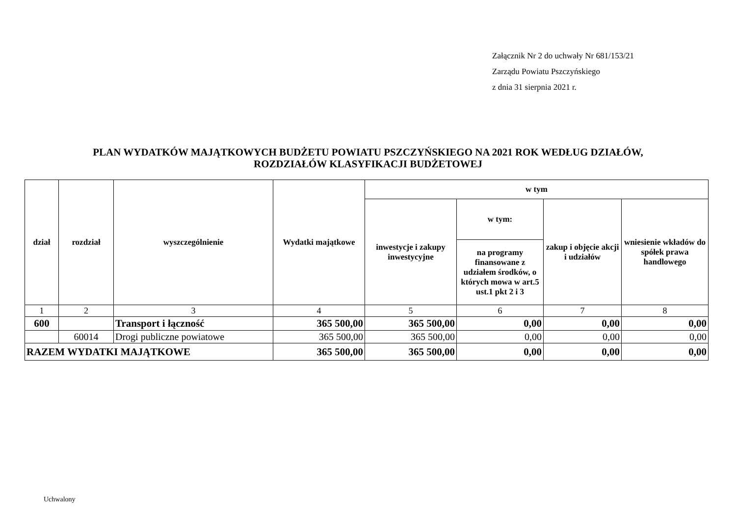Załącznik Nr 2 do uchwały Nr 681/153/21
Zarządu Powiatu Pszczyńskiego
z dnia 31 sierpnia 2021 r.
PLAN WYDATKÓW MAJĄTKOWYCH BUDŻETU POWIATU PSZCZYŃSKIEGO NA 2021 ROK WEDŁUG DZIAŁÓW,
ROZDZIAŁÓW KLASYFIKACJI BUDŻETOWEJ
| dział | rozdział | wyszczególnienie | Wydatki majątkowe | w tym | | | |
| --- | --- | --- | --- | --- | --- | --- | --- |
| | | | | inwestycje i zakupy inwestycyjne | w tym: | zakup i objęcie akcji i udziałów | wniesienie wkładów do spółek prawa handlowego |
| | | | | | na programy finansowane z udziałem środków, o których mowa w art.5 ust.1 pkt 2 i 3 | | |
| 1 | 2 | 3 | 4 | 5 | 6 | 7 | 8 |
| 600 | | Transport i łączność | 365 500,00 | 365 500,00 | 0,00 | 0,00 | 0,00 |
| | 60014 | Drogi publiczne powiatowe | 365 500,00 | 365 500,00 | 0,00 | 0,00 | 0,00 |
| RAZEM WYDATKI MAJĄTKOWE | | | 365 500,00 | 365 500,00 | 0,00 | 0,00 | 0,00 |
Uchwalony